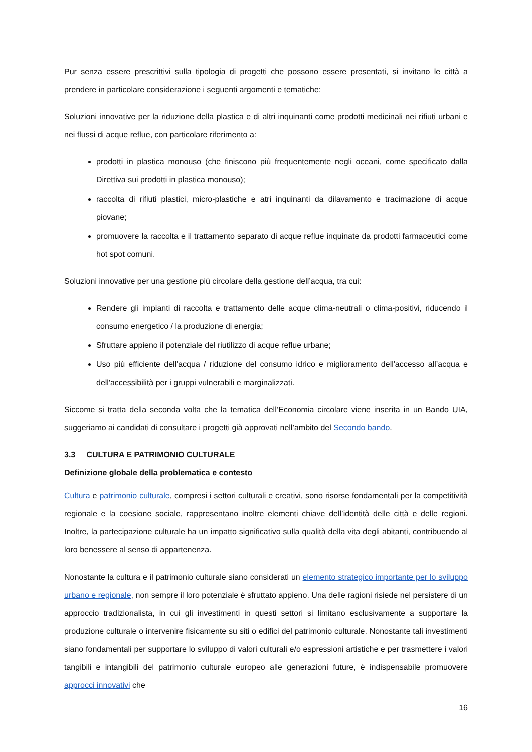Pur senza essere prescrittivi sulla tipologia di progetti che possono essere presentati, si invitano le città a prendere in particolare considerazione i seguenti argomenti e tematiche:
Soluzioni innovative per la riduzione della plastica e di altri inquinanti come prodotti medicinali nei rifiuti urbani e nei flussi di acque reflue, con particolare riferimento a:
prodotti in plastica monouso (che finiscono più frequentemente negli oceani, come specificato dalla Direttiva sui prodotti in plastica monouso);
raccolta di rifiuti plastici, micro-plastiche e atri inquinanti da dilavamento e tracimazione di acque piovane;
promuovere la raccolta e il trattamento separato di acque reflue inquinate da prodotti farmaceutici come hot spot comuni.
Soluzioni innovative per una gestione più circolare della gestione dell’acqua, tra cui:
Rendere gli impianti di raccolta e trattamento delle acque clima-neutrali o clima-positivi, riducendo il consumo energetico / la produzione di energia;
Sfruttare appieno il potenziale del riutilizzo di acque reflue urbane;
Uso più efficiente dell'acqua / riduzione del consumo idrico e miglioramento dell'accesso all’acqua e dell'accessibilità per i gruppi vulnerabili e marginalizzati.
Siccome si tratta della seconda volta che la tematica dell’Economia circolare viene inserita in un Bando UIA, suggeriamo ai candidati di consultare i progetti già approvati nell’ambito del Secondo bando.
3.3 CULTURA E PATRIMONIO CULTURALE
Definizione globale della problematica e contesto
Cultura e patrimonio culturale, compresi i settori culturali e creativi, sono risorse fondamentali per la competitività regionale e la coesione sociale, rappresentano inoltre elementi chiave dell’identità delle città e delle regioni. Inoltre, la partecipazione culturale ha un impatto significativo sulla qualità della vita degli abitanti, contribuendo al loro benessere al senso di appartenenza.
Nonostante la cultura e il patrimonio culturale siano considerati un elemento strategico importante per lo sviluppo urbano e regionale, non sempre il loro potenziale è sfruttato appieno. Una delle ragioni risiede nel persistere di un approccio tradizionalista, in cui gli investimenti in questi settori si limitano esclusivamente a supportare la produzione culturale o intervenire fisicamente su siti o edifici del patrimonio culturale. Nonostante tali investimenti siano fondamentali per supportare lo sviluppo di valori culturali e/o espressioni artistiche e per trasmettere i valori tangibili e intangibili del patrimonio culturale europeo alle generazioni future, è indispensabile promuovere approcci innovativi che
16